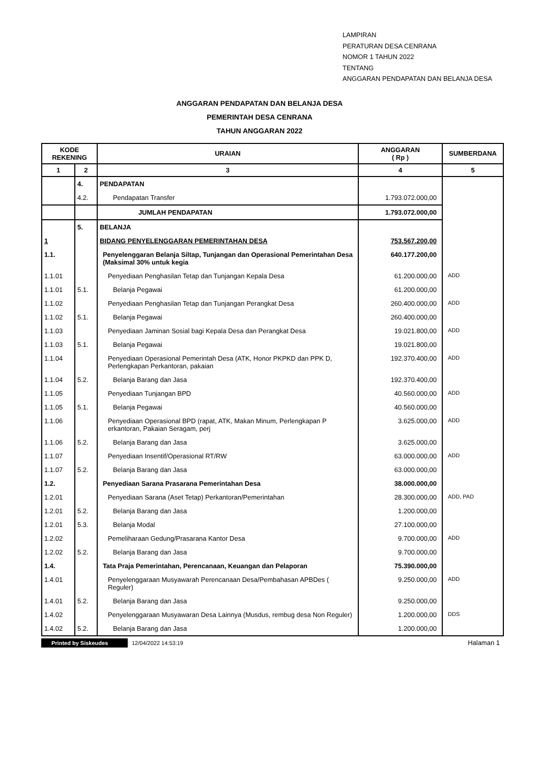LAMPIRAN
PERATURAN DESA CENRANA
NOMOR 1 TAHUN 2022
TENTANG
ANGGARAN PENDAPATAN DAN BELANJA DESA
ANGGARAN PENDAPATAN DAN BELANJA DESA
PEMERINTAH DESA CENRANA
TAHUN ANGGARAN 2022
| KODE REKENING | | URAIAN | ANGGARAN ( Rp ) | SUMBERDANA |
| --- | --- | --- | --- | --- |
| 1 | 2 | 3 | 4 | 5 |
| | 4. | PENDAPATAN | | |
| | 4.2. | Pendapatan Transfer | 1.793.072.000,00 | |
| | | JUMLAH PENDAPATAN | 1.793.072.000,00 | |
| | 5. | BELANJA | | |
| 1 | | BIDANG PENYELENGGARAN PEMERINTAHAN DESA | 753.567.200,00 | |
| 1.1. | | Penyelenggaran Belanja Siltap, Tunjangan dan Operasional Pemerintahan Desa (Maksimal 30% untuk kegia | 640.177.200,00 | |
| 1.1.01 | | Penyediaan Penghasilan Tetap dan Tunjangan Kepala Desa | 61.200.000,00 | ADD |
| 1.1.01 | 5.1. | Belanja Pegawai | 61.200.000,00 | |
| 1.1.02 | | Penyediaan Penghasilan Tetap dan Tunjangan Perangkat Desa | 260.400.000,00 | ADD |
| 1.1.02 | 5.1. | Belanja Pegawai | 260.400.000,00 | |
| 1.1.03 | | Penyediaan Jaminan Sosial bagi Kepala Desa dan Perangkat Desa | 19.021.800,00 | ADD |
| 1.1.03 | 5.1. | Belanja Pegawai | 19.021.800,00 | |
| 1.1.04 | | Penyediaan Operasional Pemerintah Desa (ATK, Honor PKPKD dan PPK D, Perlengkapan Perkantoran, pakaian | 192.370.400,00 | ADD |
| 1.1.04 | 5.2. | Belanja Barang dan Jasa | 192.370.400,00 | |
| 1.1.05 | | Penyediaan Tunjangan BPD | 40.560.000,00 | ADD |
| 1.1.05 | 5.1. | Belanja Pegawai | 40.560.000,00 | |
| 1.1.06 | | Penyediaan Operasional BPD (rapat, ATK, Makan Minum, Perlengkapan P erkantoran, Pakaian Seragam, perj | 3.625.000,00 | ADD |
| 1.1.06 | 5.2. | Belanja Barang dan Jasa | 3.625.000,00 | |
| 1.1.07 | | Penyediaan Insentif/Operasional RT/RW | 63.000.000,00 | ADD |
| 1.1.07 | 5.2. | Belanja Barang dan Jasa | 63.000.000,00 | |
| 1.2. | | Penyediaan Sarana Prasarana Pemerintahan Desa | 38.000.000,00 | |
| 1.2.01 | | Penyediaan Sarana (Aset Tetap) Perkantoran/Pemerintahan | 28.300.000,00 | ADD, PAD |
| 1.2.01 | 5.2. | Belanja Barang dan Jasa | 1.200.000,00 | |
| 1.2.01 | 5.3. | Belanja Modal | 27.100.000,00 | |
| 1.2.02 | | Pemeliharaan Gedung/Prasarana Kantor Desa | 9.700.000,00 | ADD |
| 1.2.02 | 5.2. | Belanja Barang dan Jasa | 9.700.000,00 | |
| 1.4. | | Tata Praja Pemerintahan, Perencanaan, Keuangan dan Pelaporan | 75.390.000,00 | |
| 1.4.01 | | Penyelenggaraan Musyawarah Perencanaan Desa/Pembahasan APBDes ( Reguler) | 9.250.000,00 | ADD |
| 1.4.01 | 5.2. | Belanja Barang dan Jasa | 9.250.000,00 | |
| 1.4.02 | | Penyelenggaraan Musyawaran Desa Lainnya (Musdus, rembug desa Non Reguler) | 1.200.000,00 | DDS |
| 1.4.02 | 5.2. | Belanja Barang dan Jasa | 1.200.000,00 | |
Printed by Siskeudes 12/04/2022 14:53:19 Halaman 1